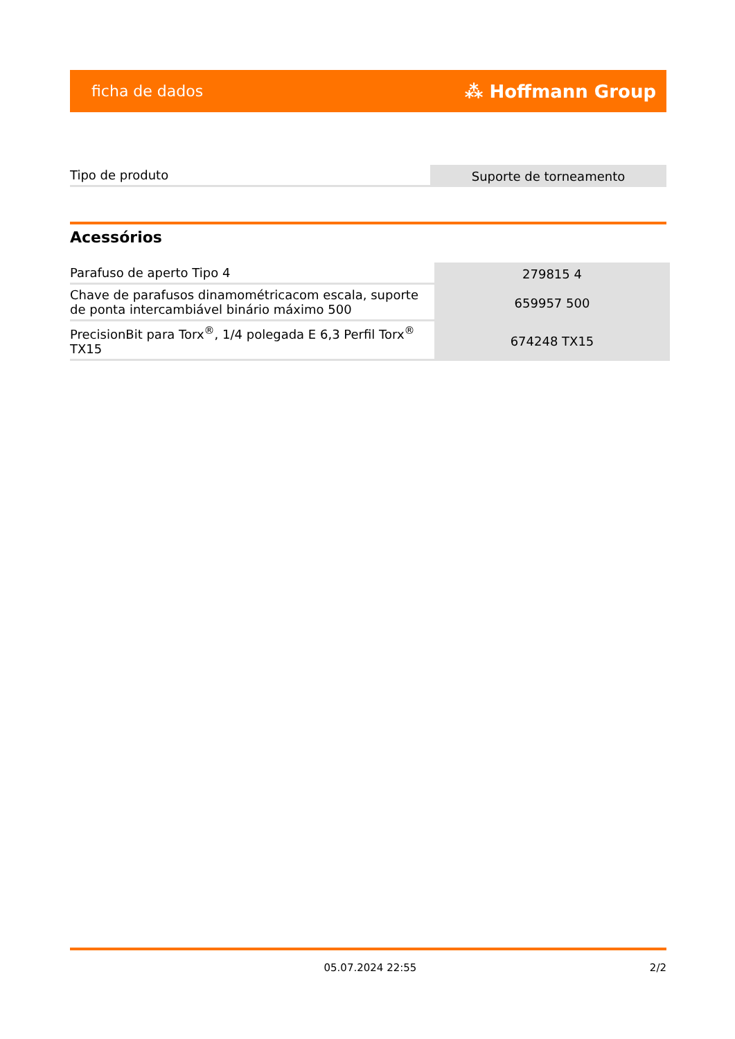ficha de dados ⁂ Hoffmann Group
| Tipo de produto | Suporte de torneamento |
Acessórios
| Parafuso de aperto Tipo 4 | 279815 4 |
| Chave de parafusos dinamométricacom escala, suporte de ponta intercambiável binário máximo 500 | 659957 500 |
| PrecisionBit para Torx<sup>®</sup>, 1/4 polegada E 6,3 Perfil Torx<sup>®</sup> TX15 | 674248 TX15 |
05.07.2024 22:55 2/2